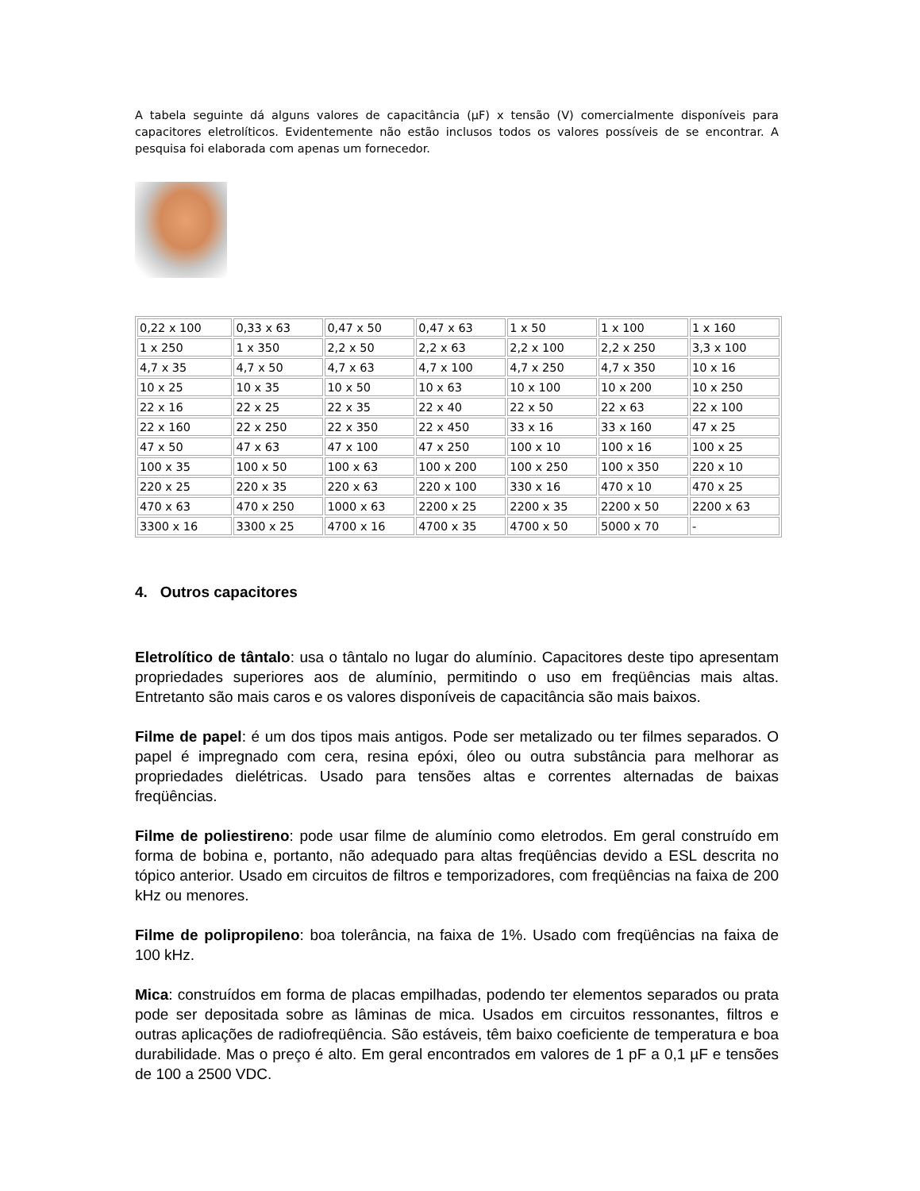A tabela seguinte dá alguns valores de capacitância (µF) x tensão (V) comercialmente disponíveis para capacitores eletrolíticos. Evidentemente não estão inclusos todos os valores possíveis de se encontrar. A pesquisa foi elaborada com apenas um fornecedor.
| 0,22 x 100 | 0,33 x 63 | 0,47 x 50 | 0,47 x 63 | 1 x 50 | 1 x 100 | 1 x 160 |
| 1 x 250 | 1 x 350 | 2,2 x 50 | 2,2 x 63 | 2,2 x 100 | 2,2 x 250 | 3,3 x 100 |
| 4,7 x 35 | 4,7 x 50 | 4,7 x 63 | 4,7 x 100 | 4,7 x 250 | 4,7 x 350 | 10 x 16 |
| 10 x 25 | 10 x 35 | 10 x 50 | 10 x 63 | 10 x 100 | 10 x 200 | 10 x 250 |
| 22 x 16 | 22 x 25 | 22 x 35 | 22 x 40 | 22 x 50 | 22 x 63 | 22 x 100 |
| 22 x 160 | 22 x 250 | 22 x 350 | 22 x 450 | 33 x 16 | 33 x 160 | 47 x 25 |
| 47 x 50 | 47 x 63 | 47 x 100 | 47 x 250 | 100 x 10 | 100 x 16 | 100 x 25 |
| 100 x 35 | 100 x 50 | 100 x 63 | 100 x 200 | 100 x 250 | 100 x 350 | 220 x 10 |
| 220 x 25 | 220 x 35 | 220 x 63 | 220 x 100 | 330 x 16 | 470 x 10 | 470 x 25 |
| 470 x 63 | 470 x 250 | 1000 x 63 | 2200 x 25 | 2200 x 35 | 2200 x 50 | 2200 x 63 |
| 3300 x 16 | 3300 x 25 | 4700 x 16 | 4700 x 35 | 4700 x 50 | 5000 x 70 | - |
4. Outros capacitores
Eletrolítico de tântalo: usa o tântalo no lugar do alumínio. Capacitores deste tipo apresentam propriedades superiores aos de alumínio, permitindo o uso em freqüências mais altas. Entretanto são mais caros e os valores disponíveis de capacitância são mais baixos.
Filme de papel: é um dos tipos mais antigos. Pode ser metalizado ou ter filmes separados. O papel é impregnado com cera, resina epóxi, óleo ou outra substância para melhorar as propriedades dielétricas. Usado para tensões altas e correntes alternadas de baixas freqüências.
Filme de poliestireno: pode usar filme de alumínio como eletrodos. Em geral construído em forma de bobina e, portanto, não adequado para altas freqüências devido a ESL descrita no tópico anterior. Usado em circuitos de filtros e temporizadores, com freqüências na faixa de 200 kHz ou menores.
Filme de polipropileno: boa tolerância, na faixa de 1%. Usado com freqüências na faixa de 100 kHz.
Mica: construídos em forma de placas empilhadas, podendo ter elementos separados ou prata pode ser depositada sobre as lâminas de mica. Usados em circuitos ressonantes, filtros e outras aplicações de radiofreqüência. São estáveis, têm baixo coeficiente de temperatura e boa durabilidade. Mas o preço é alto. Em geral encontrados em valores de 1 pF a 0,1 µF e tensões de 100 a 2500 VDC.